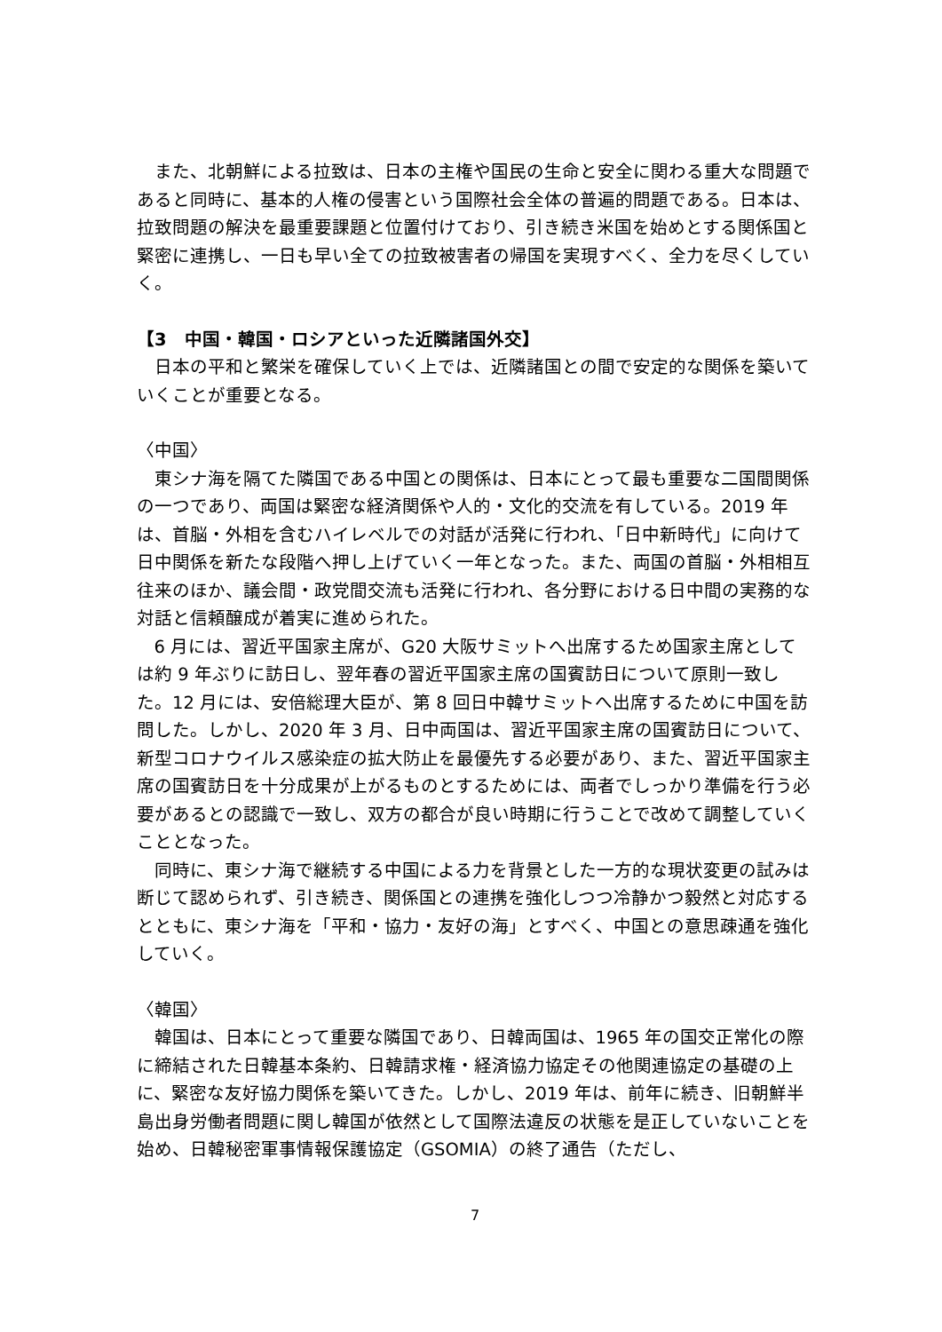また、北朝鮮による拉致は、日本の主権や国民の生命と安全に関わる重大な問題であると同時に、基本的人権の侵害という国際社会全体の普遍的問題である。日本は、拉致問題の解決を最重要課題と位置付けており、引き続き米国を始めとする関係国と緊密に連携し、一日も早い全ての拉致被害者の帰国を実現すべく、全力を尽くしていく。
【3　中国・韓国・ロシアといった近隣諸国外交】
日本の平和と繁栄を確保していく上では、近隣諸国との間で安定的な関係を築いていくことが重要となる。
〈中国〉
東シナ海を隔てた隣国である中国との関係は、日本にとって最も重要な二国間関係の一つであり、両国は緊密な経済関係や人的・文化的交流を有している。2019 年は、首脳・外相を含むハイレベルでの対話が活発に行われ、「日中新時代」に向けて日中関係を新たな段階へ押し上げていく一年となった。また、両国の首脳・外相相互往来のほか、議会間・政党間交流も活発に行われ、各分野における日中間の実務的な対話と信頼醸成が着実に進められた。
6 月には、習近平国家主席が、G20 大阪サミットへ出席するため国家主席としては約 9 年ぶりに訪日し、翌年春の習近平国家主席の国賓訪日について原則一致した。12 月には、安倍総理大臣が、第 8 回日中韓サミットへ出席するために中国を訪問した。しかし、2020 年 3 月、日中両国は、習近平国家主席の国賓訪日について、新型コロナウイルス感染症の拡大防止を最優先する必要があり、また、習近平国家主席の国賓訪日を十分成果が上がるものとするためには、両者でしっかり準備を行う必要があるとの認識で一致し、双方の都合が良い時期に行うことで改めて調整していくこととなった。
同時に、東シナ海で継続する中国による力を背景とした一方的な現状変更の試みは断じて認められず、引き続き、関係国との連携を強化しつつ冷静かつ毅然と対応するとともに、東シナ海を「平和・協力・友好の海」とすべく、中国との意思疎通を強化していく。
〈韓国〉
韓国は、日本にとって重要な隣国であり、日韓両国は、1965 年の国交正常化の際に締結された日韓基本条約、日韓請求権・経済協力協定その他関連協定の基礎の上に、緊密な友好協力関係を築いてきた。しかし、2019 年は、前年に続き、旧朝鮮半島出身労働者問題に関し韓国が依然として国際法違反の状態を是正していないことを始め、日韓秘密軍事情報保護協定（GSOMIA）の終了通告（ただし、
7